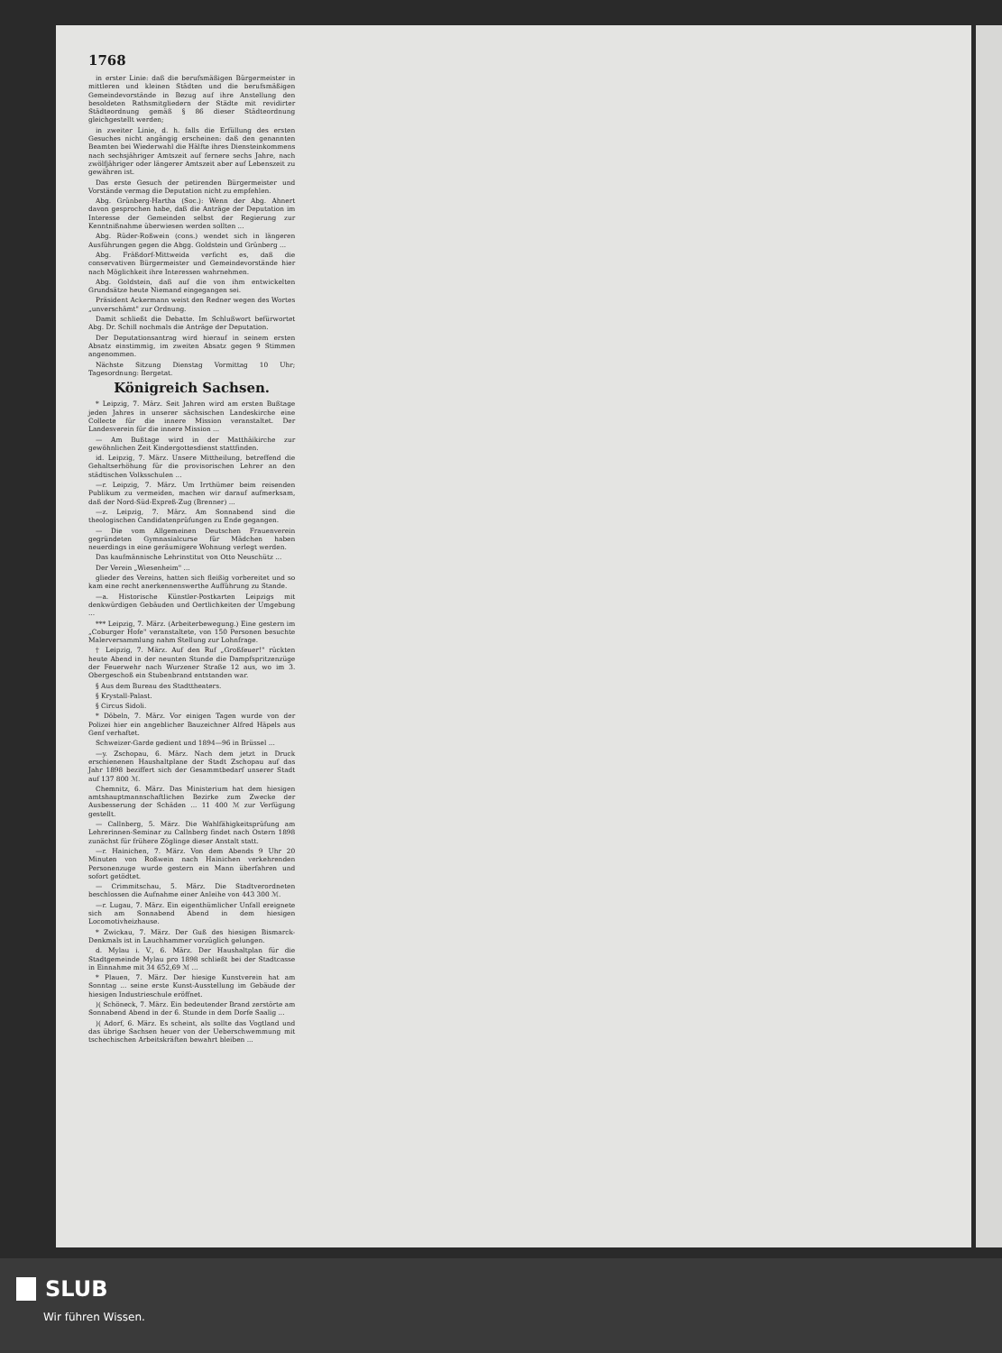1768
in erster Linie: daß die berufsmäßigen Bürgermeister in mittleren und kleinen Städten und die berufsmäßigen Gemeindevorstände in Bezug auf ihre Anstellung den besoldeten Rathsmitgliedern der Städte mit revidirter Städteordnung gemäß § 86 dieser Städteordnung gleichgestellt werden;
in zweiter Linie, d. h. falls die Erfüllung des ersten Gesuches nicht angängig erscheinen: daß den genannten Beamten bei Wiederwahl die Hälfte ihres Diensteinkommens nach sechsjähriger Amtszeit auf fernere sechs Jahre, nach zwölfjähriger oder längerer Amtszeit aber auf Lebenszeit zu gewähren ist.
Das erste Gesuch der petirenden Bürgermeister und Vorstände vermag die Deputation nicht zu empfehlen.
Abg. Grünberg-Hartha (Soc.): Wenn der Abg. Ahnert davon gesprochen habe, daß die Anträge der Deputation im Interesse der Gemeinden selbst der Regierung zur Kenntnißnahme überwiesen werden sollten ...
Abg. Rüder-Roßwein (cons.) wendet sich in längeren Ausführungen gegen die Abgg. Goldstein und Grünberg ...
Abg. Fräßdorf-Mittweida verficht es, daß die conservativen Bürgermeister und Gemeindevorstände hier nach Möglichkeit ihre Interessen wahrnehmen.
Abg. Goldstein, daß auf die von ihm entwickelten Grundsätze heute Niemand eingegangen sei.
Präsident Ackermann weist den Redner wegen des Wortes „unverschämt" zur Ordnung.
Damit schließt die Debatte. Im Schlußwort befürwortet Abg. Dr. Schill nochmals die Anträge der Deputation.
Der Deputationsantrag wird hierauf in seinem ersten Absatz einstimmig, im zweiten Absatz gegen 9 Stimmen angenommen.
Nächste Sitzung Dienstag Vormittag 10 Uhr; Tagesordnung: Bergetat.
Königreich Sachsen.
* Leipzig, 7. März. Seit Jahren wird am ersten Bußtage jeden Jahres in unserer sächsischen Landeskirche eine Collecte für die innere Mission veranstaltet. Der Landesverein für die innere Mission ...
— Am Bußtage wird in der Matthäikirche zur gewöhnlichen Zeit Kindergottesdienst stattfinden.
id. Leipzig, 7. März. Unsere Mittheilung, betreffend die Gehaltserhöhung für die provisorischen Lehrer an den städtischen Volksschulen ...
—r. Leipzig, 7. März. Um Irrthümer beim reisenden Publikum zu vermeiden, machen wir darauf aufmerksam, daß der Nord-Süd-Expreß-Zug (Brenner) ...
—z. Leipzig, 7. März. Am Sonnabend sind die theologischen Candidatenprüfungen zu Ende gegangen.
— Die vom Allgemeinen Deutschen Frauenverein gegründeten Gymnasialcurse für Mädchen haben neuerdings in eine geräumigere Wohnung verlegt werden.
Das kaufmännische Lehrinstitut von Otto Neuschütz ...
Der Verein „Wiesenheim" ...
glieder des Vereins, hatten sich fleißig vorbereitet und so kam eine recht anerkennenswerthe Aufführung zu Stande.
—a. Historische Künstler-Postkarten Leipzigs mit denkwürdigen Gebäuden und Oertlichkeiten der Umgebung ...
*** Leipzig, 7. März. (Arbeiterbewegung.) Eine gestern im „Coburger Hofe" veranstaltete, von 150 Personen besuchte Malerversammlung nahm Stellung zur Lohnfrage.
† Leipzig, 7. März. Auf den Ruf „Großfeuer!" rückten heute Abend in der neunten Stunde die Dampfspritzenzüge der Feuerwehr nach Wurzener Straße 12 aus, wo im 3. Obergeschoß ein Stubenbrand entstanden war.
§ Aus dem Bureau des Stadttheaters.
§ Krystall-Palast.
§ Circus Sidoli.
* Döbeln, 7. März. Vor einigen Tagen wurde von der Polizei hier ein angeblicher Bauzeichner Alfred Häpels aus Genf verhaftet.
Schweizer-Garde gedient und 1894—96 in Brüssel ...
—y. Zschopau, 6. März. Nach dem jetzt in Druck erschienenen Haushaltplane der Stadt Zschopau auf das Jahr 1898 beziffert sich der Gesammtbedarf unserer Stadt auf 137 800 ℳ.
Chemnitz, 6. März. Das Ministerium hat dem hiesigen amtshauptmannschaftlichen Bezirke zum Zwecke der Ausbesserung der Schäden ... 11 400 ℳ zur Verfügung gestellt.
— Callnberg, 5. März. Die Wahlfähigkeitsprüfung am Lehrerinnen-Seminar zu Callnberg findet nach Ostern 1898 zunächst für frühere Zöglinge dieser Anstalt statt.
—r. Hainichen, 7. März. Von dem Abends 9 Uhr 20 Minuten von Roßwein nach Hainichen verkehrenden Personenzuge wurde gestern ein Mann überfahren und sofort getödtet.
— Crimmitschau, 5. März. Die Stadtverordneten beschlossen die Aufnahme einer Anleihe von 443 300 ℳ.
—r. Lugau, 7. März. Ein eigenthümlicher Unfall ereignete sich am Sonnabend Abend in dem hiesigen Locomotivheizhause.
* Zwickau, 7. März. Der Guß des hiesigen Bismarck-Denkmals ist in Lauchhammer vorzüglich gelungen.
d. Mylau i. V., 6. März. Der Haushaltplan für die Stadtgemeinde Mylau pro 1898 schließt bei der Stadtcasse in Einnahme mit 34 652,69 ℳ ...
* Plauen, 7. März. Der hiesige Kunstverein hat am Sonntag ... seine erste Kunst-Ausstellung im Gebäude der hiesigen Industrieschule eröffnet.
)( Schöneck, 7. März. Ein bedeutender Brand zerstörte am Sonnabend Abend in der 6. Stunde in dem Dorfe Saalig ...
)( Adorf, 6. März. Es scheint, als sollte das Vogtland und das übrige Sachsen heuer von der Ueberschwemmung mit tschechischen Arbeitskräften bewahrt bleiben ...
SLUB
Wir führen Wissen.